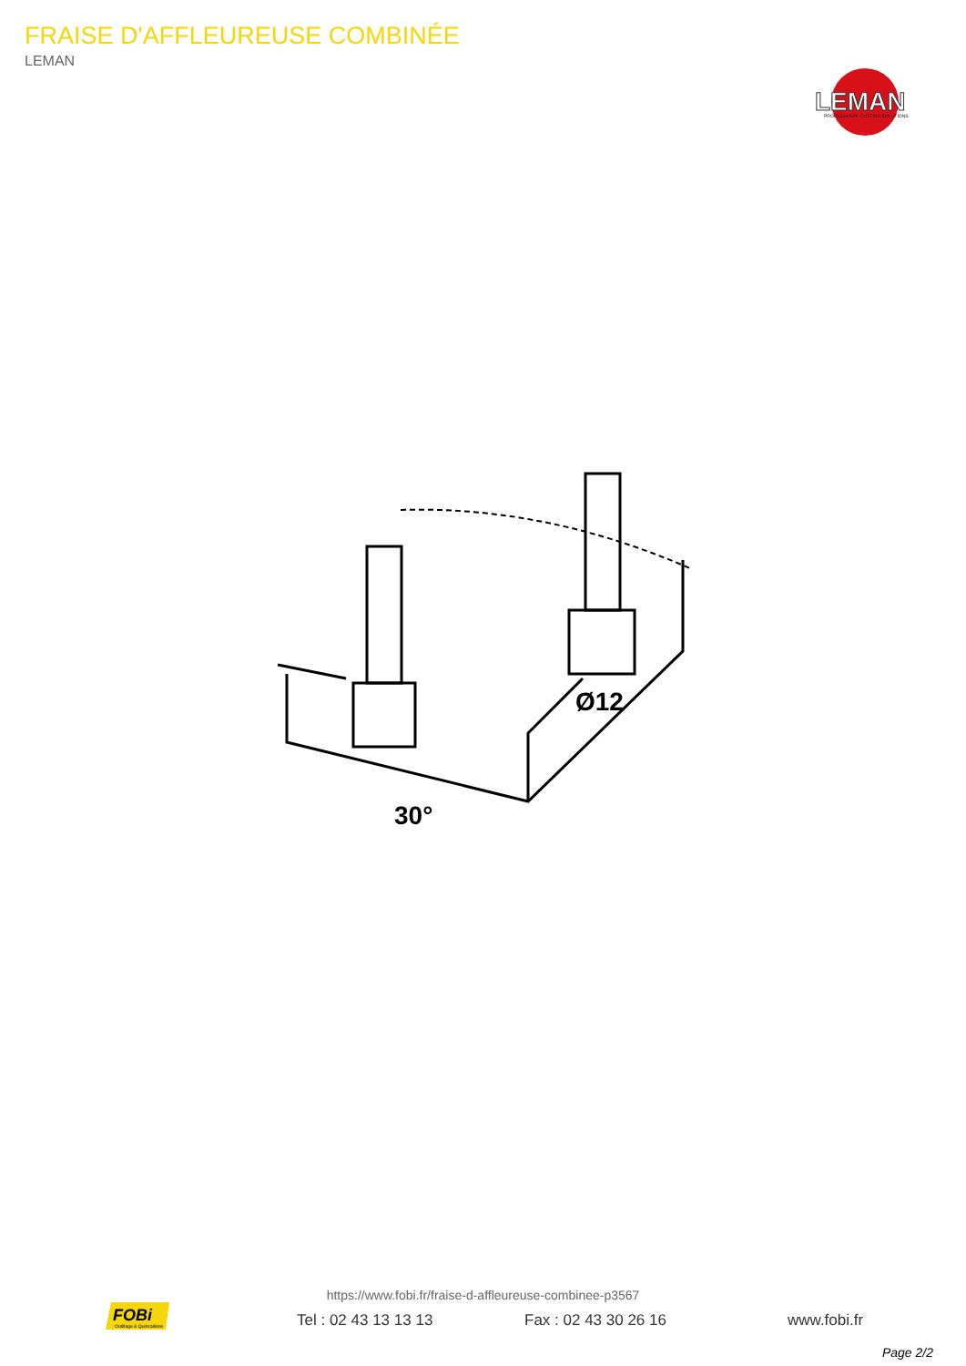FRAISE D'AFFLEUREUSE COMBINÉE
LEMAN
LEMAN
PROFESSIONAL CUTTING SOLUTIONS
30°
Ø12
https://www.fobi.fr/fraise-d-affleureuse-combinee-p3567
FOBi
Outillage & Quincaillerie
Tel : 02 43 13 13 13 Fax : 02 43 30 26 16 www.fobi.fr
Page 2/2